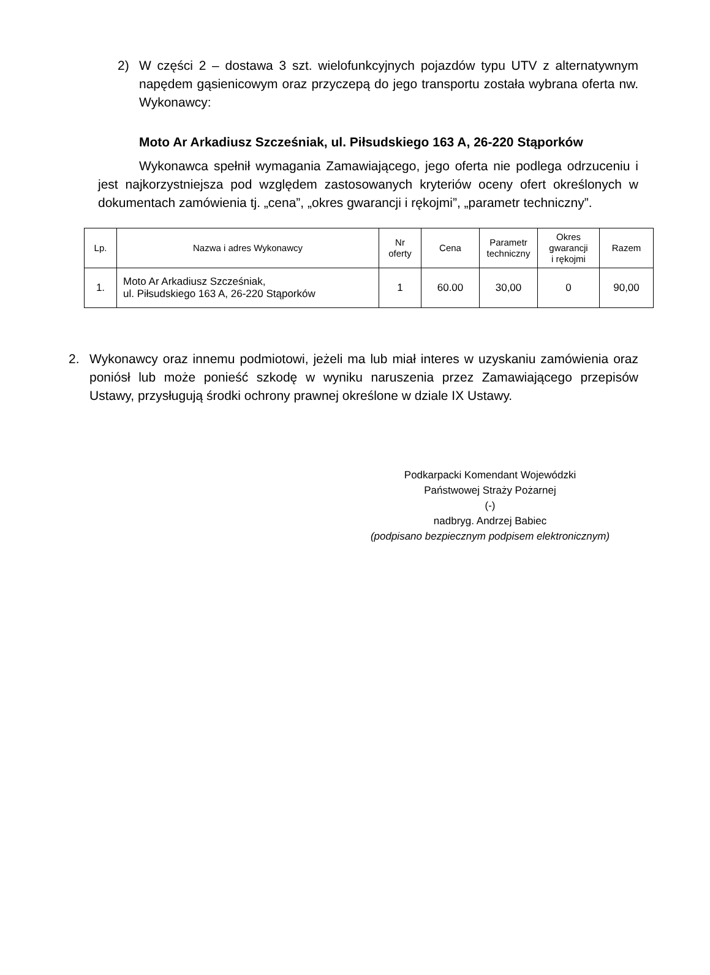2) W części 2 – dostawa 3 szt. wielofunkcyjnych pojazdów typu UTV z alternatywnym napędem gąsienicowym oraz przyczepą do jego transportu została wybrana oferta nw. Wykonawcy:
Moto Ar Arkadiusz Szcześniak, ul. Piłsudskiego 163 A, 26-220 Stąporków
Wykonawca spełnił wymagania Zamawiającego, jego oferta nie podlega odrzuceniu i jest najkorzystniejsza pod względem zastosowanych kryteriów oceny ofert określonych w dokumentach zamówienia tj. „cena”, „okres gwarancji i rękojmi”, „parametr techniczny”.
| Lp. | Nazwa i adres Wykonawcy | Nr oferty | Cena | Parametr techniczny | Okres gwarancji i rękojmi | Razem |
| --- | --- | --- | --- | --- | --- | --- |
| 1. | Moto Ar Arkadiusz Szcześniak, ul. Piłsudskiego 163 A, 26-220 Stąporków | 1 | 60.00 | 30,00 | 0 | 90,00 |
2. Wykonawcy oraz innemu podmiotowi, jeżeli ma lub miał interes w uzyskaniu zamówienia oraz poniósł lub może ponieść szkodę w wyniku naruszenia przez Zamawiającego przepisów Ustawy, przysługują środki ochrony prawnej określone w dziale IX Ustawy.
Podkarpacki Komendant Wojewódzki
Państwowej Straży Pożarnej
(-)
nadbryg. Andrzej Babiec
(podpisano bezpiecznym podpisem elektronicznym)